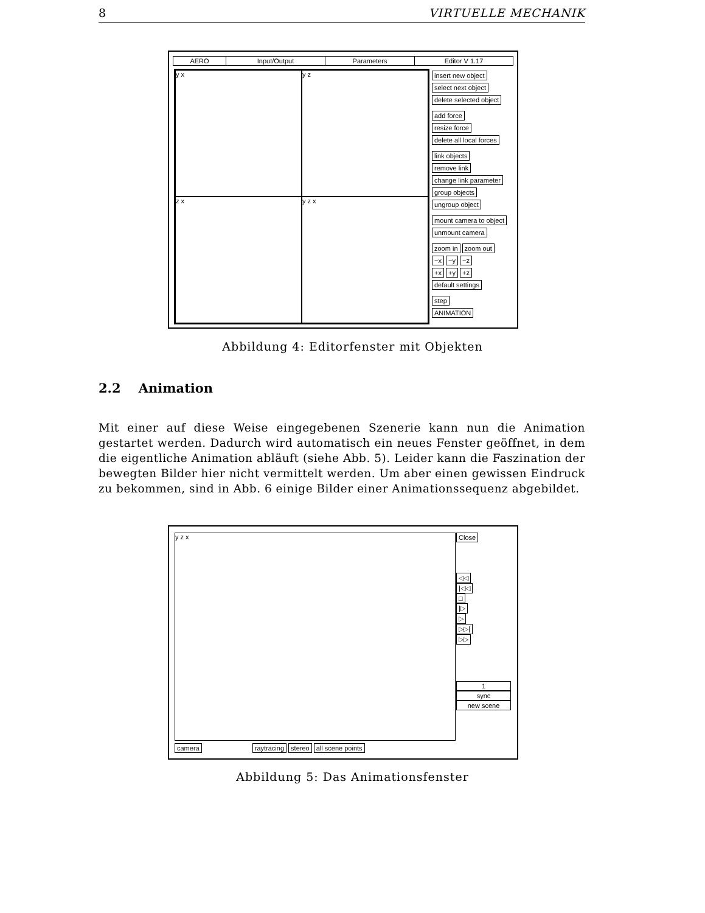8 VIRTUELLE MECHANIK
AERO Input/Output Parameters Editor V 1.17
y x
y z
z x
y z x
insert new object
select next object
delete selected object add force
resize force
delete all local forces link objects
remove link
change link parameter
group objects
ungroup object mount camera to object
unmount camera zoom in zoom out
−x −y −z
+x +y +z
default settings step
ANIMATION
Abbildung 4: Editorfenster mit Objekten
2.2 Animation
Mit einer auf diese Weise eingegebenen Szenerie kann nun die Animation gestartet werden. Dadurch wird automatisch ein neues Fenster geöffnet, in dem die eigentliche Animation abläuft (siehe Abb. 5). Leider kann die Faszination der bewegten Bilder hier nicht vermittelt werden. Um aber einen gewissen Eindruck zu bekommen, sind in Abb. 6 einige Bilder einer Animationssequenz abgebildet.
y z x
Close ◁◁
|◁◁
□
|▷
▷
▷▷|
▷▷ 1
sync
new scene
camera raytracing stereo all scene points
Abbildung 5: Das Animationsfenster